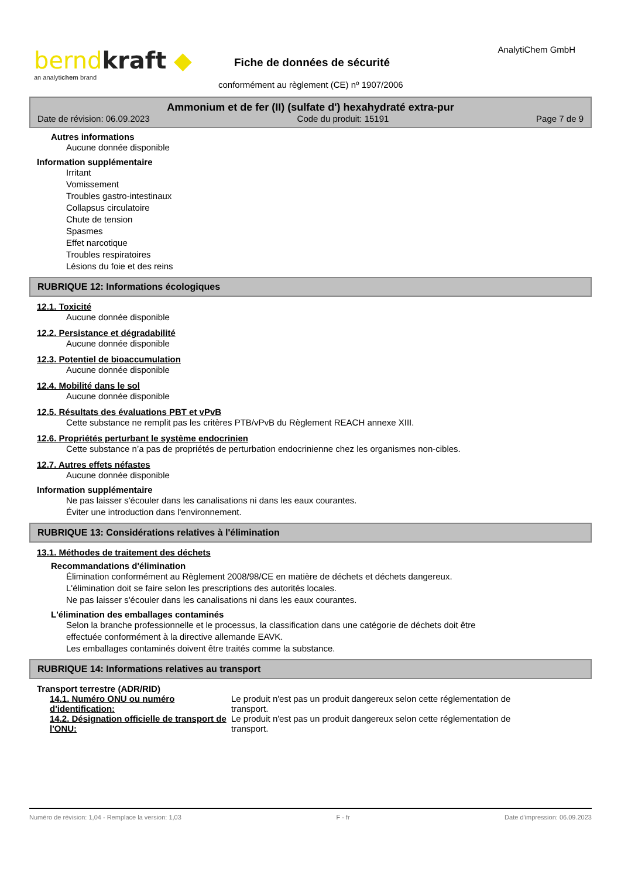berndkraft ◆
an analytichem brand
AnalytiChem GmbH
Fiche de données de sécurité
conformément au règlement (CE) nº 1907/2006
Ammonium et de fer (II) (sulfate d') hexahydraté extra-pur
Date de révision: 06.09.2023 Code du produit: 15191 Page 7 de 9
Autres informations
Aucune donnée disponible
Information supplémentaire
Irritant
Vomissement
Troubles gastro-intestinaux
Collapsus circulatoire
Chute de tension
Spasmes
Effet narcotique
Troubles respiratoires
Lésions du foie et des reins
RUBRIQUE 12: Informations écologiques
12.1. Toxicité
Aucune donnée disponible
12.2. Persistance et dégradabilité
Aucune donnée disponible
12.3. Potentiel de bioaccumulation
Aucune donnée disponible
12.4. Mobilité dans le sol
Aucune donnée disponible
12.5. Résultats des évaluations PBT et vPvB
Cette substance ne remplit pas les critères PTB/vPvB du Règlement REACH annexe XIII.
12.6. Propriétés perturbant le système endocrinien
Cette substance n’a pas de propriétés de perturbation endocrinienne chez les organismes non-cibles.
12.7. Autres effets néfastes
Aucune donnée disponible
Information supplémentaire
Ne pas laisser s'écouler dans les canalisations ni dans les eaux courantes.
Éviter une introduction dans l'environnement.
RUBRIQUE 13: Considérations relatives à l'élimination
13.1. Méthodes de traitement des déchets
Recommandations d'élimination
Élimination conformément au Règlement 2008/98/CE en matière de déchets et déchets dangereux.
L'élimination doit se faire selon les prescriptions des autorités locales.
Ne pas laisser s'écouler dans les canalisations ni dans les eaux courantes.
L'élimination des emballages contaminés
Selon la branche professionnelle et le processus, la classification dans une catégorie de déchets doit être
effectuée conformément à la directive allemande EAVK.
Les emballages contaminés doivent être traités comme la substance.
RUBRIQUE 14: Informations relatives au transport
Transport terrestre (ADR/RID)
14.1. Numéro ONU ou numéro d'identification:
Le produit n'est pas un produit dangereux selon cette réglementation de transport.
14.2. Désignation officielle de transport de l'ONU:
Le produit n'est pas un produit dangereux selon cette réglementation de transport.
Numéro de révision: 1,04 - Remplace la version: 1,03 F - fr Date d'impression: 06.09.2023